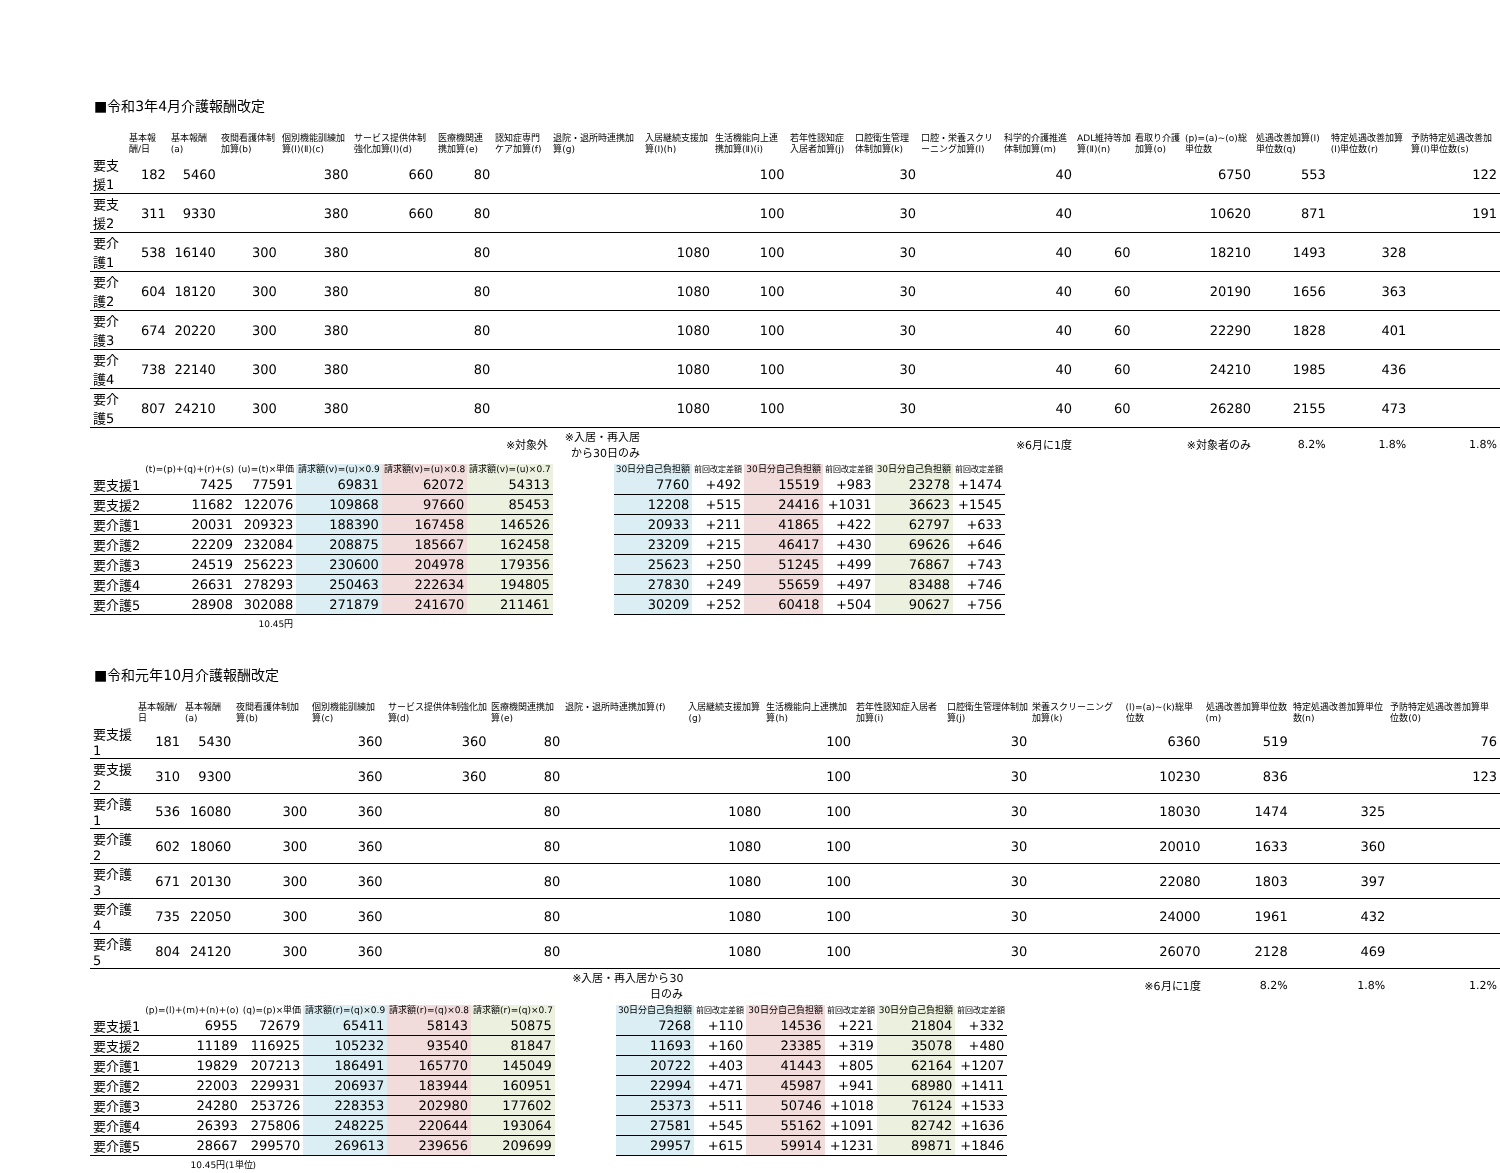■令和3年4月介護報酬改定
| | 基本報酬/日 | 基本報酬(a) | 夜間看護体制加算(b) | 個別機能訓練加算(Ⅰ)(Ⅱ)(c) | サービス提供体制強化加算(Ⅰ)(d) | 医療機関連携加算(e) | 認知症専門ケア加算(f) | 退院・退所時連携加算(g) | 入居継続支援加算(Ⅰ)(h) | 生活機能向上連携加算(Ⅱ)(i) | 若年性認知症入居者加算(j) | 口腔衛生管理体制加算(k) | 口腔・栄養スクリーニング加算(l) | 科学的介護推進体制加算(m) | ADL維持等加算(Ⅱ)(n) | 看取り介護加算(o) | (p)=(a)~(o)総単位数 | 処遇改善加算(Ⅰ)単位数(q) | 特定処遇改善加算(Ⅰ)単位数(r) | 予防特定処遇改善加算(Ⅰ)単位数(s) |
| --- | --- | --- | --- | --- | --- | --- | --- | --- | --- | --- | --- | --- | --- | --- | --- | --- | --- | --- | --- | --- |
| 要支援1 | 182 | 5460 | | 380 | 660 | 80 | | | | 100 | | 30 | | 40 | | | 6750 | 553 | | 122 |
| 要支援2 | 311 | 9330 | | 380 | 660 | 80 | | | | 100 | | 30 | | 40 | | | 10620 | 871 | | 191 |
| 要介護1 | 538 | 16140 | 300 | 380 | | 80 | | | 1080 | 100 | | 30 | | 40 | 60 | | 18210 | 1493 | 328 | |
| 要介護2 | 604 | 18120 | 300 | 380 | | 80 | | | 1080 | 100 | | 30 | | 40 | 60 | | 20190 | 1656 | 363 | |
| 要介護3 | 674 | 20220 | 300 | 380 | | 80 | | | 1080 | 100 | | 30 | | 40 | 60 | | 22290 | 1828 | 401 | |
| 要介護4 | 738 | 22140 | 300 | 380 | | 80 | | | 1080 | 100 | | 30 | | 40 | 60 | | 24210 | 1985 | 436 | |
| 要介護5 | 807 | 24210 | 300 | 380 | | 80 | | | 1080 | 100 | | 30 | | 40 | 60 | | 26280 | 2155 | 473 | |
| | | | | | | | ※対象外 | ※入居・再入居から30日のみ | | | | | ※6月に1度 | | | ※対象者のみ | | 8.2% | 1.8% | 1.8% |
| | (t)=(p)+(q)+(r)+(s) | (u)=(t)×単価 | 請求額(v)=(u)×0.9 | 請求額(v)=(u)×0.8 | 請求額(v)=(u)×0.7 | | 30日分自己負担額 | 前回改定差額 | 30日分自己負担額 | 前回改定差額 | 30日分自己負担額 | 前回改定差額 |
| --- | --- | --- | --- | --- | --- | --- | --- | --- | --- | --- | --- | --- |
| 要支援1 | 7425 | 77591 | 69831 | 62072 | 54313 | | 7760 | +492 | 15519 | +983 | 23278 | +1474 |
| 要支援2 | 11682 | 122076 | 109868 | 97660 | 85453 | | 12208 | +515 | 24416 | +1031 | 36623 | +1545 |
| 要介護1 | 20031 | 209323 | 188390 | 167458 | 146526 | | 20933 | +211 | 41865 | +422 | 62797 | +633 |
| 要介護2 | 22209 | 232084 | 208875 | 185667 | 162458 | | 23209 | +215 | 46417 | +430 | 69626 | +646 |
| 要介護3 | 24519 | 256223 | 230600 | 204978 | 179356 | | 25623 | +250 | 51245 | +499 | 76867 | +743 |
| 要介護4 | 26631 | 278293 | 250463 | 222634 | 194805 | | 27830 | +249 | 55659 | +497 | 83488 | +746 |
| 要介護5 | 28908 | 302088 | 271879 | 241670 | 211461 | | 30209 | +252 | 60418 | +504 | 90627 | +756 |
| | | 10.45円 | | | | | | | | | | |
■令和元年10月介護報酬改定
| | 基本報酬/日 | 基本報酬(a) | 夜間看護体制加算(b) | 個別機能訓練加算(c) | サービス提供体制強化加算(d) | 医療機関連携加算(e) | 退院・退所時連携加算(f) | 入居継続支援加算(g) | 生活機能向上連携加算(h) | 若年性認知症入居者加算(i) | 口腔衛生管理体制加算(j) | 栄養スクリーニング加算(k) | (l)=(a)~(k)総単位数 | 処遇改善加算単位数(m) | 特定処遇改善加算単位数(n) | 予防特定処遇改善加算単位数(0) |
| --- | --- | --- | --- | --- | --- | --- | --- | --- | --- | --- | --- | --- | --- | --- | --- | --- |
| 要支援1 | 181 | 5430 | | 360 | 360 | 80 | | | 100 | | 30 | | 6360 | 519 | | 76 |
| 要支援2 | 310 | 9300 | | 360 | 360 | 80 | | | 100 | | 30 | | 10230 | 836 | | 123 |
| 要介護1 | 536 | 16080 | 300 | 360 | | 80 | | 1080 | 100 | | 30 | | 18030 | 1474 | 325 | |
| 要介護2 | 602 | 18060 | 300 | 360 | | 80 | | 1080 | 100 | | 30 | | 20010 | 1633 | 360 | |
| 要介護3 | 671 | 20130 | 300 | 360 | | 80 | | 1080 | 100 | | 30 | | 22080 | 1803 | 397 | |
| 要介護4 | 735 | 22050 | 300 | 360 | | 80 | | 1080 | 100 | | 30 | | 24000 | 1961 | 432 | |
| 要介護5 | 804 | 24120 | 300 | 360 | | 80 | | 1080 | 100 | | 30 | | 26070 | 2128 | 469 | |
| | | | | | | | ※入居・再入居から30日のみ | | | | | ※6月に1度 | | 8.2% | 1.8% | 1.2% |
| | (p)=(l)+(m)+(n)+(o) | (q)=(p)×単価 | 請求額(r)=(q)×0.9 | 請求額(r)=(q)×0.8 | 請求額(r)=(q)×0.7 | | 30日分自己負担額 | 前回改定差額 | 30日分自己負担額 | 前回改定差額 | 30日分自己負担額 | 前回改定差額 |
| --- | --- | --- | --- | --- | --- | --- | --- | --- | --- | --- | --- | --- |
| 要支援1 | 6955 | 72679 | 65411 | 58143 | 50875 | | 7268 | +110 | 14536 | +221 | 21804 | +332 |
| 要支援2 | 11189 | 116925 | 105232 | 93540 | 81847 | | 11693 | +160 | 23385 | +319 | 35078 | +480 |
| 要介護1 | 19829 | 207213 | 186491 | 165770 | 145049 | | 20722 | +403 | 41443 | +805 | 62164 | +1207 |
| 要介護2 | 22003 | 229931 | 206937 | 183944 | 160951 | | 22994 | +471 | 45987 | +941 | 68980 | +1411 |
| 要介護3 | 24280 | 253726 | 228353 | 202980 | 177602 | | 25373 | +511 | 50746 | +1018 | 76124 | +1533 |
| 要介護4 | 26393 | 275806 | 248225 | 220644 | 193064 | | 27581 | +545 | 55162 | +1091 | 82742 | +1636 |
| 要介護5 | 28667 | 299570 | 269613 | 239656 | 209699 | | 29957 | +615 | 59914 | +1231 | 89871 | +1846 |
| | 10.45円(1単位) | | | | | | | | | | | |